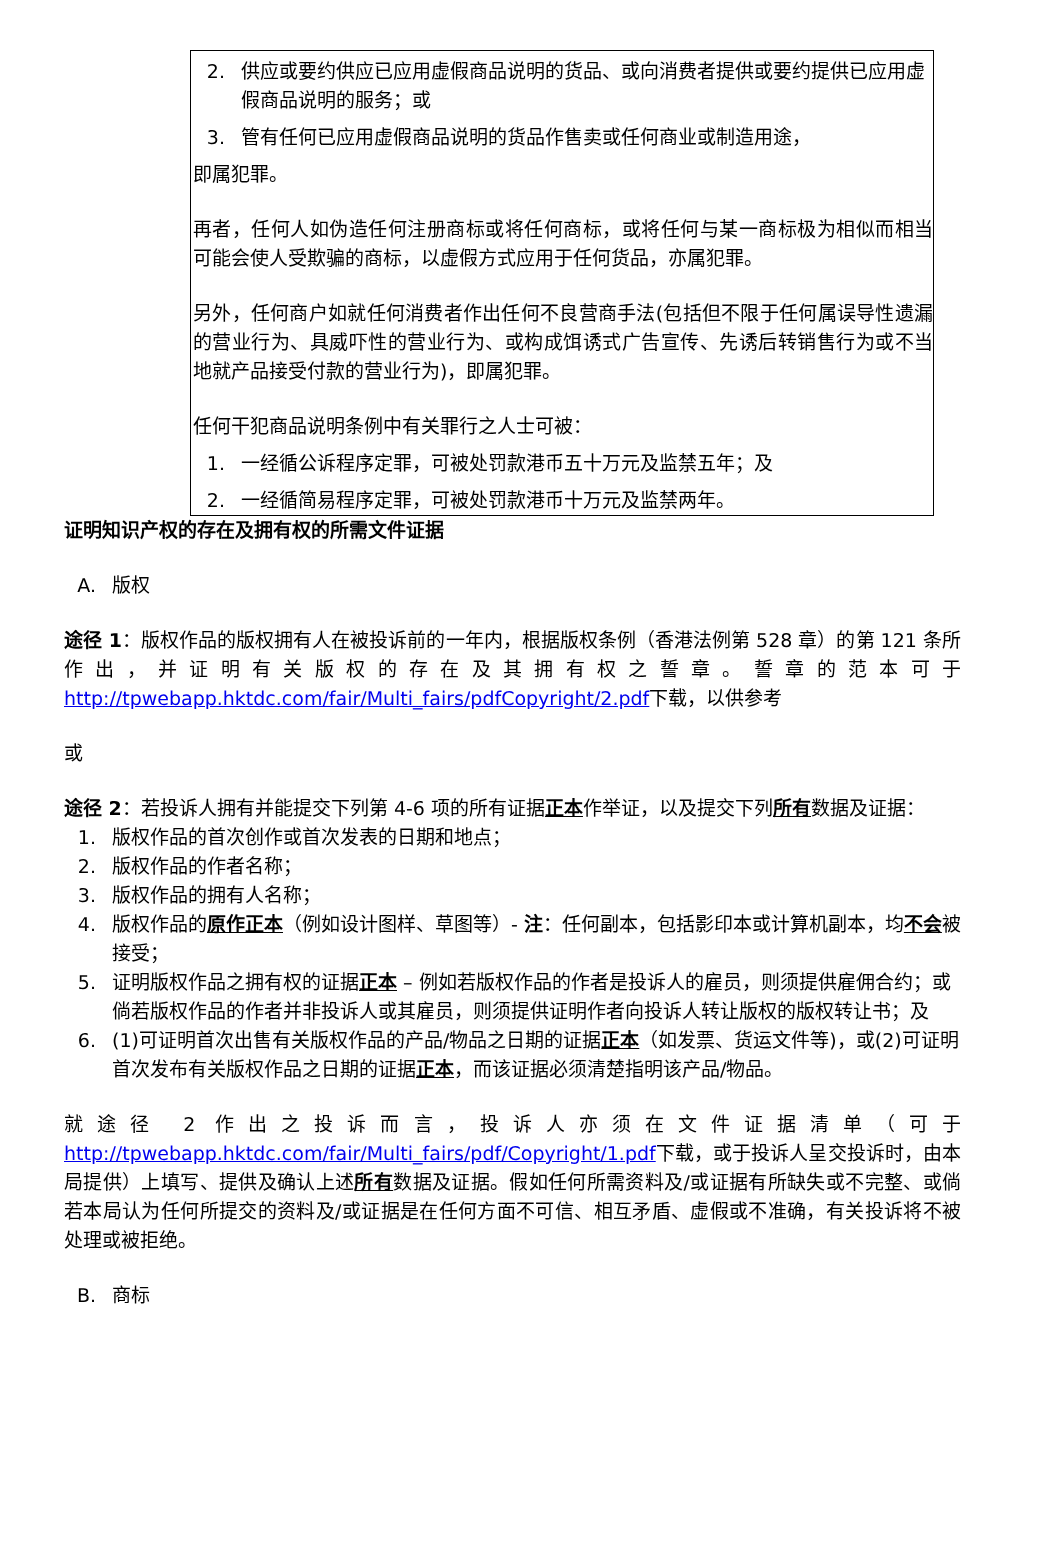2. 供应或要约供应已应用虚假商品说明的货品、或向消费者提供或要约提供已应用虚假商品说明的服务；或
3. 管有任何已应用虚假商品说明的货品作售卖或任何商业或制造用途，
即属犯罪。
再者，任何人如伪造任何注册商标或将任何商标，或将任何与某一商标极为相似而相当可能会使人受欺骗的商标，以虚假方式应用于任何货品，亦属犯罪。
另外，任何商户如就任何消费者作出任何不良营商手法(包括但不限于任何属误导性遗漏的营业行为、具威吓性的营业行为、或构成饵诱式广告宣传、先诱后转销售行为或不当地就产品接受付款的营业行为)，即属犯罪。
任何干犯商品说明条例中有关罪行之人士可被：
1. 一经循公诉程序定罪，可被处罚款港币五十万元及监禁五年；及
2. 一经循简易程序定罪，可被处罚款港币十万元及监禁两年。
证明知识产权的存在及拥有权的所需文件证据
A. 版权
途径 1：版权作品的版权拥有人在被投诉前的一年内，根据版权条例（香港法例第 528 章）的第 121 条所作出，并证明有关版权的存在及其拥有权之誓章。誓章的范本可于 http://tpwebapp.hktdc.com/fair/Multi_fairs/pdfCopyright/2.pdf下载，以供参考
或
途径 2：若投诉人拥有并能提交下列第 4-6 项的所有证据正本作举证，以及提交下列所有数据及证据：
1. 版权作品的首次创作或首次发表的日期和地点；
2. 版权作品的作者名称；
3. 版权作品的拥有人名称；
4. 版权作品的原作正本（例如设计图样、草图等）- 注：任何副本，包括影印本或计算机副本，均不会被接受；
5. 证明版权作品之拥有权的证据正本 – 例如若版权作品的作者是投诉人的雇员，则须提供雇佣合约；或倘若版权作品的作者并非投诉人或其雇员，则须提供证明作者向投诉人转让版权的版权转让书；及
6. (1)可证明首次出售有关版权作品的产品/物品之日期的证据正本（如发票、货运文件等)，或(2)可证明首次发布有关版权作品之日期的证据正本，而该证据必须清楚指明该产品/物品。
就途径 2 作出之投诉而言，投诉人亦须在文件证据清单（可于 http://tpwebapp.hktdc.com/fair/Multi_fairs/pdf/Copyright/1.pdf下载，或于投诉人呈交投诉时，由本局提供）上填写、提供及确认上述所有数据及证据。假如任何所需资料及/或证据有所缺失或不完整、或倘若本局认为任何所提交的资料及/或证据是在任何方面不可信、相互矛盾、虚假或不准确，有关投诉将不被处理或被拒绝。
B. 商标